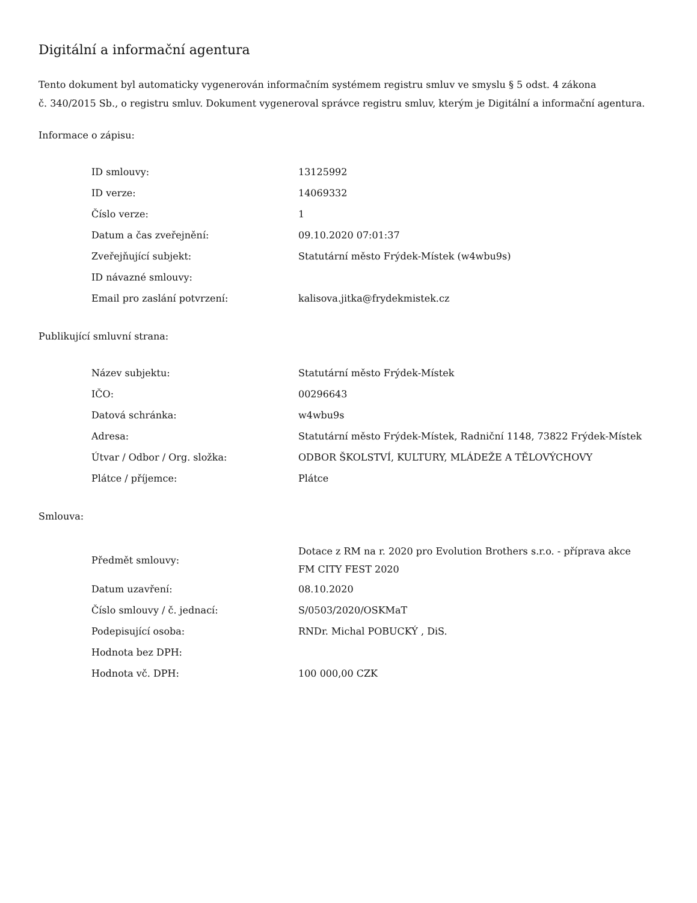Digitální a informační agentura
Tento dokument byl automaticky vygenerován informačním systémem registru smluv ve smyslu § 5 odst. 4 zákona
č. 340/2015 Sb., o registru smluv. Dokument vygeneroval správce registru smluv, kterým je Digitální a informační agentura.
Informace o zápisu:
| ID smlouvy: | 13125992 |
| ID verze: | 14069332 |
| Číslo verze: | 1 |
| Datum a čas zveřejnění: | 09.10.2020 07:01:37 |
| Zveřejňující subjekt: | Statutární město Frýdek-Místek (w4wbu9s) |
| ID návazné smlouvy: | |
| Email pro zaslání potvrzení: | kalisova.jitka@frydekmistek.cz |
Publikující smluvní strana:
| Název subjektu: | Statutární město Frýdek-Místek |
| IČO: | 00296643 |
| Datová schránka: | w4wbu9s |
| Adresa: | Statutární město Frýdek-Místek, Radniční 1148, 73822 Frýdek-Místek |
| Útvar / Odbor / Org. složka: | ODBOR ŠKOLSTVÍ, KULTURY, MLÁDEŽE A TĚLOVÝCHOVY |
| Plátce / příjemce: | Plátce |
Smlouva:
| Předmět smlouvy: | Dotace z RM na r. 2020 pro Evolution Brothers s.r.o. - příprava akce FM CITY FEST 2020 |
| Datum uzavření: | 08.10.2020 |
| Číslo smlouvy / č. jednací: | S/0503/2020/OSKMaT |
| Podepisující osoba: | RNDr. Michal POBUCKÝ , DiS. |
| Hodnota bez DPH: | |
| Hodnota vč. DPH: | 100 000,00 CZK |